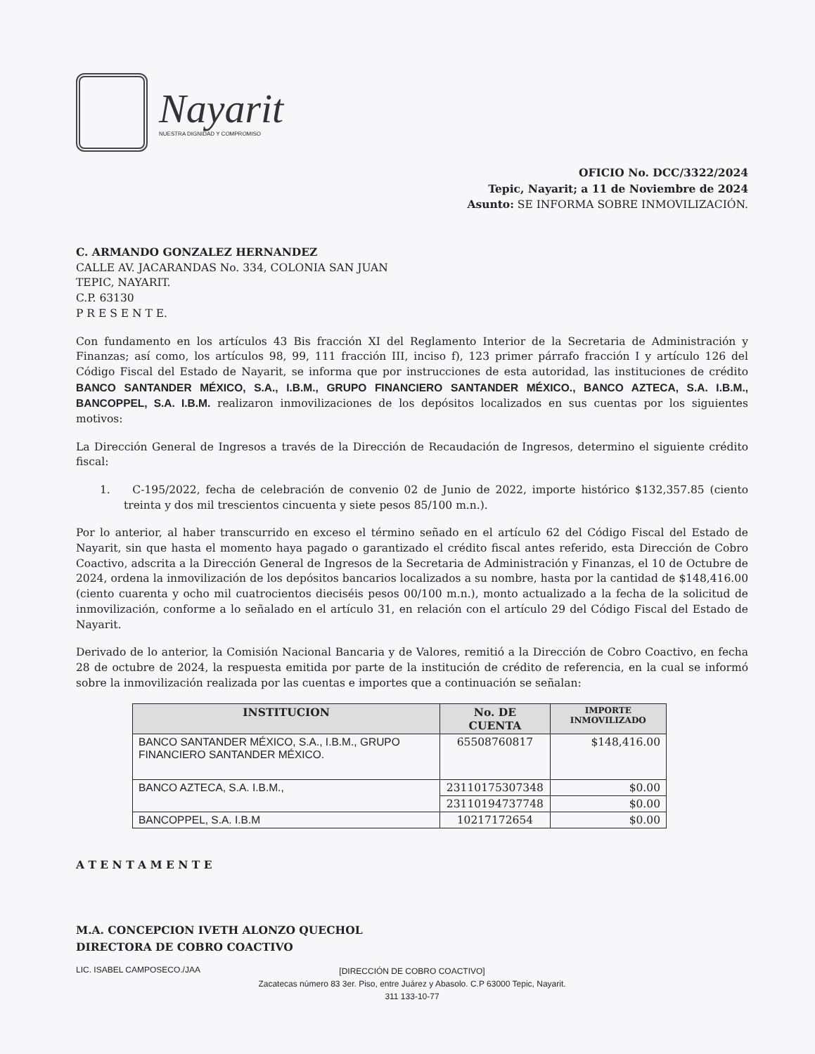Nayarit
NUESTRA DIGNIDAD Y COMPROMISO
OFICIO No. DCC/3322/2024
Tepic, Nayarit; a 11 de Noviembre de 2024
Asunto: SE INFORMA SOBRE INMOVILIZACIÓN.
C. ARMANDO GONZALEZ HERNANDEZ
CALLE AV. JACARANDAS No. 334, COLONIA SAN JUAN
TEPIC, NAYARIT.
C.P. 63130
P R E S E N T E.
Con fundamento en los artículos 43 Bis fracción XI del Reglamento Interior de la Secretaria de Administración y Finanzas; así como, los artículos 98, 99, 111 fracción III, inciso f), 123 primer párrafo fracción I y artículo 126 del Código Fiscal del Estado de Nayarit, se informa que por instrucciones de esta autoridad, las instituciones de crédito BANCO SANTANDER MÉXICO, S.A., I.B.M., GRUPO FINANCIERO SANTANDER MÉXICO., BANCO AZTECA, S.A. I.B.M., BANCOPPEL, S.A. I.B.M. realizaron inmovilizaciones de los depósitos localizados en sus cuentas por los siguientes motivos:
La Dirección General de Ingresos a través de la Dirección de Recaudación de Ingresos, determino el siguiente crédito fiscal:
1. C-195/2022, fecha de celebración de convenio 02 de Junio de 2022, importe histórico $132,357.85 (ciento treinta y dos mil trescientos cincuenta y siete pesos 85/100 m.n.).
Por lo anterior, al haber transcurrido en exceso el término señado en el artículo 62 del Código Fiscal del Estado de Nayarit, sin que hasta el momento haya pagado o garantizado el crédito fiscal antes referido, esta Dirección de Cobro Coactivo, adscrita a la Dirección General de Ingresos de la Secretaria de Administración y Finanzas, el 10 de Octubre de 2024, ordena la inmovilización de los depósitos bancarios localizados a su nombre, hasta por la cantidad de $148,416.00 (ciento cuarenta y ocho mil cuatrocientos dieciséis pesos 00/100 m.n.), monto actualizado a la fecha de la solicitud de inmovilización, conforme a lo señalado en el artículo 31, en relación con el artículo 29 del Código Fiscal del Estado de Nayarit.
Derivado de lo anterior, la Comisión Nacional Bancaria y de Valores, remitió a la Dirección de Cobro Coactivo, en fecha 28 de octubre de 2024, la respuesta emitida por parte de la institución de crédito de referencia, en la cual se informó sobre la inmovilización realizada por las cuentas e importes que a continuación se señalan:
| INSTITUCION | No. DE CUENTA | IMPORTE INMOVILIZADO |
| --- | --- | --- |
| BANCO SANTANDER MÉXICO, S.A., I.B.M., GRUPO FINANCIERO SANTANDER MÉXICO. | 65508760817 | $148,416.00 |
| BANCO AZTECA, S.A. I.B.M., | 23110175307348 | $0.00 |
| | 23110194737748 | $0.00 |
| BANCOPPEL, S.A. I.B.M | 10217172654 | $0.00 |
A T E N T A M E N T E
M.A. CONCEPCION IVETH ALONZO QUECHOL
DIRECTORA DE COBRO COACTIVO
LIC. ISABEL CAMPOSECO./JAA
[DIRECCIÓN DE COBRO COACTIVO]
Zacatecas número 83 3er. Piso, entre Juárez y Abasolo. C.P 63000 Tepic, Nayarit.
311 133-10-77